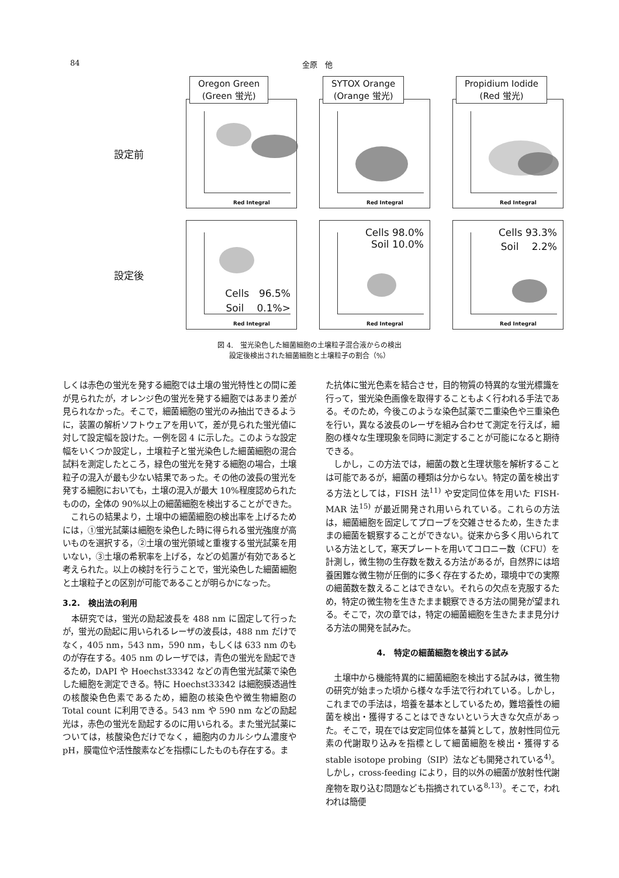84 金原　他
設定前
Oregon Green
(Green 蛍光)
Red Integral
SYTOX Orange
(Orange 蛍光)
Red Integral
Propidium Iodide
(Red 蛍光)
Red Integral
設定後
Cells　96.5%
Soil　 0.1%>
Red Integral
Cells 98.0%
Soil 10.0%
Red Integral
Cells 93.3%
Soil　 2.2%
Red Integral
図 4.　蛍光染色した細菌細胞の土壌粒子混合液からの検出
設定後検出された細菌細胞と土壌粒子の割合（%）
しくは赤色の蛍光を発する細胞では土壌の蛍光特性との間に差が見られたが，オレンジ色の蛍光を発する細胞ではあまり差が見られなかった。そこで，細菌細胞の蛍光のみ抽出できるように，装置の解析ソフトウェアを用いて，差が見られた蛍光値に対して設定幅を設けた。一例を図 4 に示した。このような設定幅をいくつか設定し，土壌粒子と蛍光染色した細菌細胞の混合試料を測定したところ，緑色の蛍光を発する細胞の場合，土壌粒子の混入が最も少ない結果であった。その他の波長の蛍光を発する細胞においても，土壌の混入が最大 10%程度認められたものの，全体の 90%以上の細菌細胞を検出することができた。
　これらの結果より，土壌中の細菌細胞の検出率を上げるためには，①蛍光試薬は細胞を染色した時に得られる蛍光強度が高いものを選択する，②土壌の蛍光領域と重複する蛍光試薬を用いない，③土壌の希釈率を上げる，などの処置が有効であると考えられた。以上の検討を行うことで，蛍光染色した細菌細胞と土壌粒子との区別が可能であることが明らかになった。
3.2.　検出法の利用
　本研究では，蛍光の励起波長を 488 nm に固定して行ったが，蛍光の励起に用いられるレーザの波長は，488 nm だけでなく，405 nm，543 nm，590 nm，もしくは 633 nm のものが存在する。405 nm のレーザでは，青色の蛍光を励起できるため，DAPI や Hoechst33342 などの青色蛍光試薬で染色した細胞を測定できる。特に Hoechst33342 は細胞膜透過性の核酸染色色素であるため，細胞の核染色や微生物細胞の Total count に利用できる。543 nm や 590 nm などの励起光は，赤色の蛍光を励起するのに用いられる。また蛍光試薬については，核酸染色だけでなく，細胞内のカルシウム濃度や pH，膜電位や活性酸素などを指標にしたものも存在する。ま
た抗体に蛍光色素を結合させ，目的物質の特異的な蛍光標識を行って，蛍光染色画像を取得することもよく行われる手法である。そのため，今後このような染色試薬で二重染色や三重染色を行い，異なる波長のレーザを組み合わせて測定を行えば，細胞の様々な生理現象を同時に測定することが可能になると期待できる。
　しかし，この方法では，細菌の数と生理状態を解析することは可能であるが，細菌の種類は分からない。特定の菌を検出する方法としては，FISH 法<sup>11)</sup> や安定同位体を用いた FISH-MAR 法<sup>15)</sup> が最近開発され用いられている。これらの方法は，細菌細胞を固定してプローブを交雑させるため，生きたままの細菌を観察することができない。従来から多く用いられている方法として，寒天プレートを用いてコロニー数（CFU）を計測し，微生物の生存数を数える方法があるが，自然界には培養困難な微生物が圧倒的に多く存在するため，環境中での実際の細菌数を数えることはできない。それらの欠点を克服するため，特定の微生物を生きたまま観察できる方法の開発が望まれる。そこで，次の章では，特定の細菌細胞を生きたまま見分ける方法の開発を試みた。
4.　特定の細菌細胞を検出する試み
　土壌中から機能特異的に細菌細胞を検出する試みは，微生物の研究が始まった頃から様々な手法で行われている。しかし，これまでの手法は，培養を基本としているため，難培養性の細菌を検出・獲得することはできないという大きな欠点があった。そこで，現在では安定同位体を基質として，放射性同位元素の代謝取り込みを指標として細菌細胞を検出・獲得する stable isotope probing（SIP）法なども開発されている<sup>4)</sup>。しかし，cross-feeding により，目的以外の細菌が放射性代謝産物を取り込む問題なども指摘されている<sup>8,13)</sup>。そこで，われわれは簡便